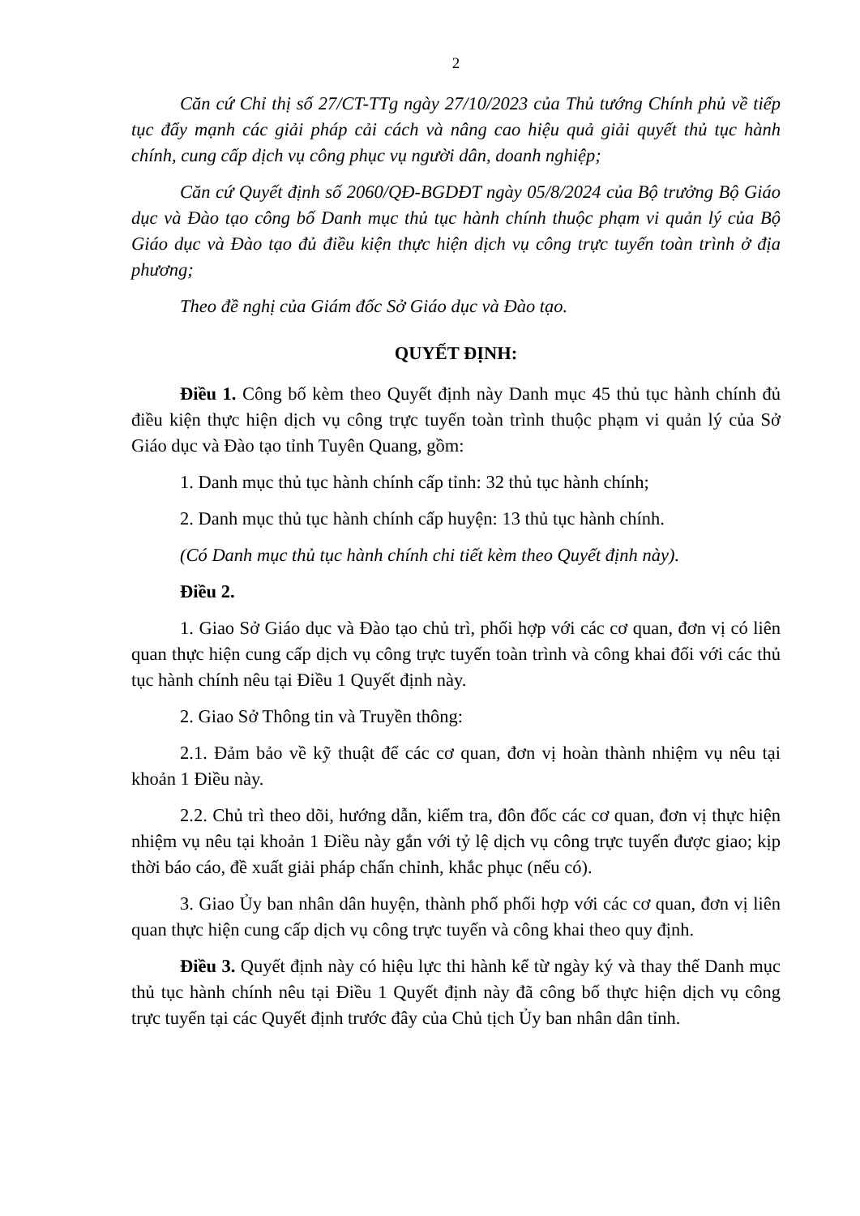2
Căn cứ Chỉ thị số 27/CT-TTg ngày 27/10/2023 của Thủ tướng Chính phủ về tiếp tục đẩy mạnh các giải pháp cải cách và nâng cao hiệu quả giải quyết thủ tục hành chính, cung cấp dịch vụ công phục vụ người dân, doanh nghiệp;
Căn cứ Quyết định số 2060/QĐ-BGDĐT ngày 05/8/2024 của Bộ trưởng Bộ Giáo dục và Đào tạo công bố Danh mục thủ tục hành chính thuộc phạm vi quản lý của Bộ Giáo dục và Đào tạo đủ điều kiện thực hiện dịch vụ công trực tuyến toàn trình ở địa phương;
Theo đề nghị của Giám đốc Sở Giáo dục và Đào tạo.
QUYẾT ĐỊNH:
Điều 1. Công bố kèm theo Quyết định này Danh mục 45 thủ tục hành chính đủ điều kiện thực hiện dịch vụ công trực tuyến toàn trình thuộc phạm vi quản lý của Sở Giáo dục và Đào tạo tỉnh Tuyên Quang, gồm:
1. Danh mục thủ tục hành chính cấp tỉnh: 32 thủ tục hành chính;
2. Danh mục thủ tục hành chính cấp huyện: 13 thủ tục hành chính.
(Có Danh mục thủ tục hành chính chi tiết kèm theo Quyết định này).
Điều 2.
1. Giao Sở Giáo dục và Đào tạo chủ trì, phối hợp với các cơ quan, đơn vị có liên quan thực hiện cung cấp dịch vụ công trực tuyến toàn trình và công khai đối với các thủ tục hành chính nêu tại Điều 1 Quyết định này.
2. Giao Sở Thông tin và Truyền thông:
2.1. Đảm bảo về kỹ thuật để các cơ quan, đơn vị hoàn thành nhiệm vụ nêu tại khoản 1 Điều này.
2.2. Chủ trì theo dõi, hướng dẫn, kiểm tra, đôn đốc các cơ quan, đơn vị thực hiện nhiệm vụ nêu tại khoản 1 Điều này gắn với tỷ lệ dịch vụ công trực tuyến được giao; kịp thời báo cáo, đề xuất giải pháp chấn chỉnh, khắc phục (nếu có).
3. Giao Ủy ban nhân dân huyện, thành phố phối hợp với các cơ quan, đơn vị liên quan thực hiện cung cấp dịch vụ công trực tuyến và công khai theo quy định.
Điều 3. Quyết định này có hiệu lực thi hành kể từ ngày ký và thay thế Danh mục thủ tục hành chính nêu tại Điều 1 Quyết định này đã công bố thực hiện dịch vụ công trực tuyến tại các Quyết định trước đây của Chủ tịch Ủy ban nhân dân tỉnh.